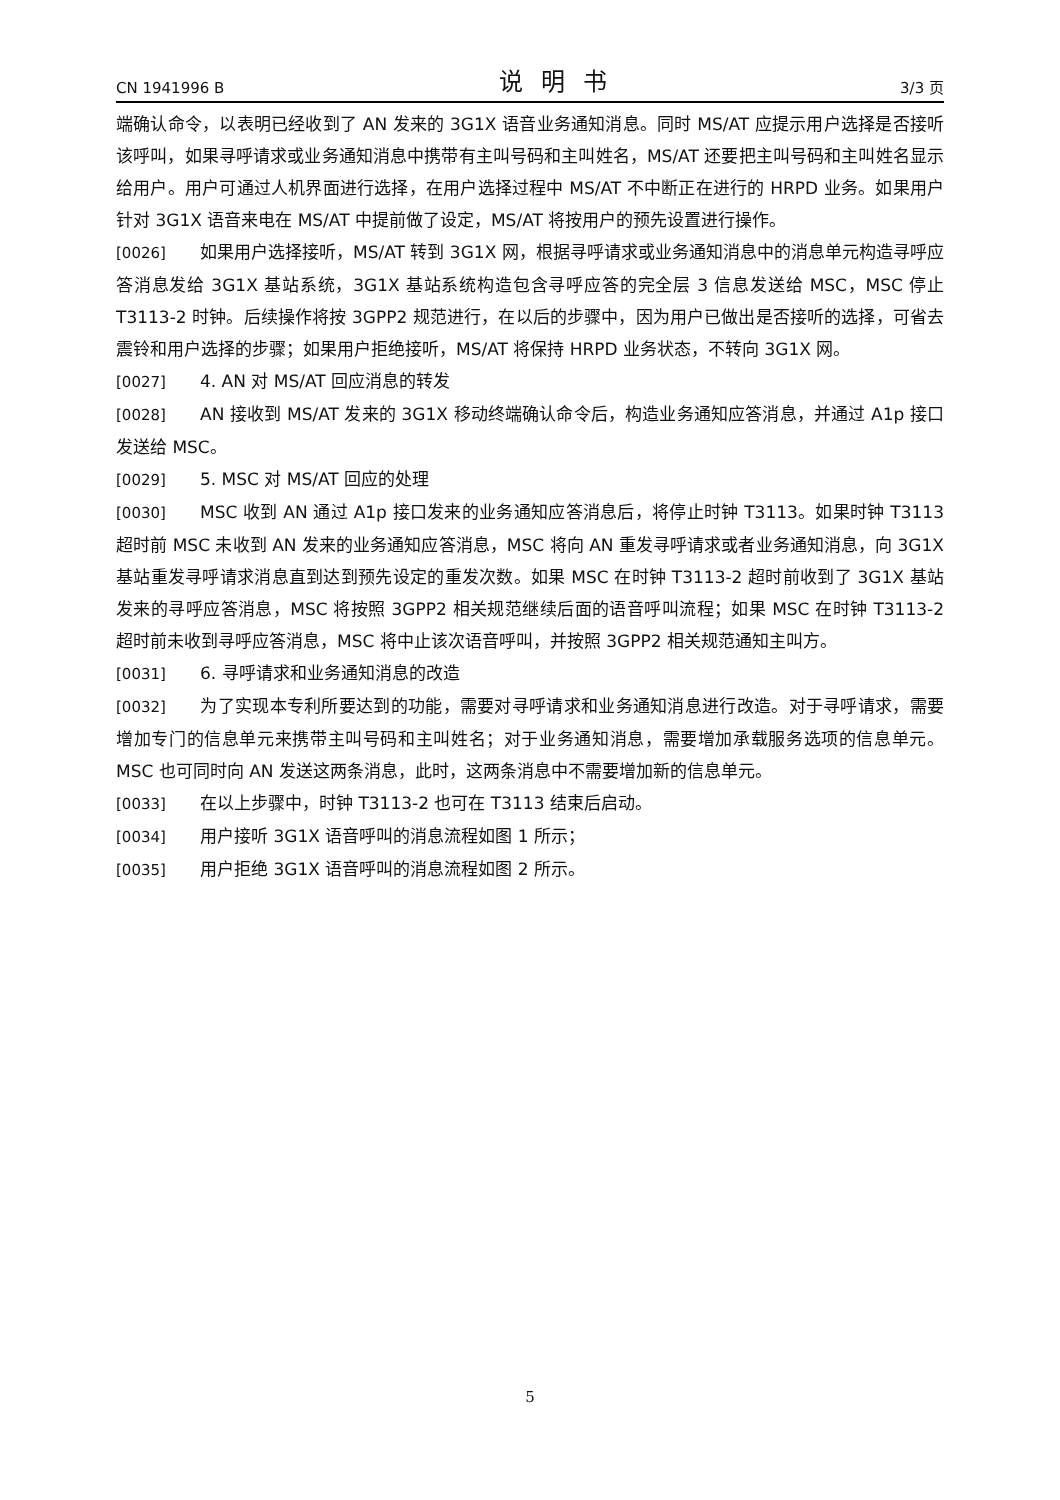CN 1941996 B 说明书 3/3 页
端确认命令，以表明已经收到了 AN 发来的 3G1X 语音业务通知消息。同时 MS/AT 应提示用户选择是否接听该呼叫，如果寻呼请求或业务通知消息中携带有主叫号码和主叫姓名，MS/AT 还要把主叫号码和主叫姓名显示给用户。用户可通过人机界面进行选择，在用户选择过程中 MS/AT 不中断正在进行的 HRPD 业务。如果用户针对 3G1X 语音来电在 MS/AT 中提前做了设定，MS/AT 将按用户的预先设置进行操作。
[0026] 如果用户选择接听，MS/AT 转到 3G1X 网，根据寻呼请求或业务通知消息中的消息单元构造寻呼应答消息发给 3G1X 基站系统，3G1X 基站系统构造包含寻呼应答的完全层 3 信息发送给 MSC，MSC 停止 T3113-2 时钟。后续操作将按 3GPP2 规范进行，在以后的步骤中，因为用户已做出是否接听的选择，可省去震铃和用户选择的步骤；如果用户拒绝接听，MS/AT 将保持 HRPD 业务状态，不转向 3G1X 网。
[0027] 4. AN 对 MS/AT 回应消息的转发
[0028] AN 接收到 MS/AT 发来的 3G1X 移动终端确认命令后，构造业务通知应答消息，并通过 A1p 接口发送给 MSC。
[0029] 5. MSC 对 MS/AT 回应的处理
[0030] MSC 收到 AN 通过 A1p 接口发来的业务通知应答消息后，将停止时钟 T3113。如果时钟 T3113 超时前 MSC 未收到 AN 发来的业务通知应答消息，MSC 将向 AN 重发寻呼请求或者业务通知消息，向 3G1X 基站重发寻呼请求消息直到达到预先设定的重发次数。如果 MSC 在时钟 T3113-2 超时前收到了 3G1X 基站发来的寻呼应答消息，MSC 将按照 3GPP2 相关规范继续后面的语音呼叫流程；如果 MSC 在时钟 T3113-2 超时前未收到寻呼应答消息，MSC 将中止该次语音呼叫，并按照 3GPP2 相关规范通知主叫方。
[0031] 6. 寻呼请求和业务通知消息的改造
[0032] 为了实现本专利所要达到的功能，需要对寻呼请求和业务通知消息进行改造。对于寻呼请求，需要增加专门的信息单元来携带主叫号码和主叫姓名；对于业务通知消息，需要增加承载服务选项的信息单元。MSC 也可同时向 AN 发送这两条消息，此时，这两条消息中不需要增加新的信息单元。
[0033] 在以上步骤中，时钟 T3113-2 也可在 T3113 结束后启动。
[0034] 用户接听 3G1X 语音呼叫的消息流程如图 1 所示；
[0035] 用户拒绝 3G1X 语音呼叫的消息流程如图 2 所示。
5